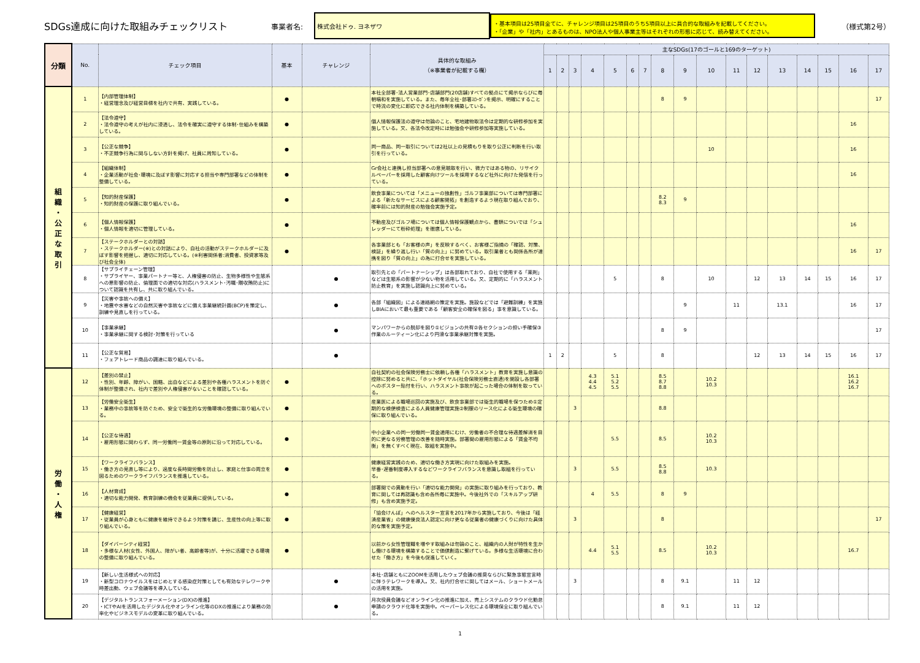SDGs達成に向けた取組みチェックリスト
事業者名:
株式会社ドゥ. ヨネザワ
・基本項目は25項目全てに、チャレンジ項目は25項目のうち5項目以上に具合的な取組みを記載してください。
・「企業」や「社内」とあるものは、NPO法人や個人事業主等はそれぞれの形態に応じて、読み替えてください。
（様式第2号）
| 分類 | No. | チェック項目 | 基本 | チャレンジ | 具体的な取組み （※事業者が記載する欄） | 主なSDGs(17のゴールと169のターゲット) | | | | | | | | | | | | | | | | |
| --- | --- | --- | --- | --- | --- | --- | --- | --- | --- | --- | --- | --- | --- | --- | --- | --- | --- | --- | --- | --- | --- | --- |
| | | | | | | 1 | 2 | 3 | 4 | 5 | 6 | 7 | 8 | 9 | 10 | 11 | 12 | 13 | 14 | 15 | 16 | 17 |
| 組 織 ・ 公 正 な 取 引 | 1 | 【内部管理体制】 ・経営理念及び経営目標を社内で共有、実践している。 | ● | | 本社全部署･法人営業部門･店舗部門(20店舗)すべての拠点にて掲示ならびに毎朝唱和を実施している。また、毎年全社･部署ｽﾛｰｶﾞﾝを掲示、明確にすることで時流の変化に即応できる社内体制を構築している。 | | | | | | | | 8 | 9 | | | | | | | | 17 |
| | 2 | 【法令遵守】 ・法令遵守の考えが社内に浸透し、法令を確実に遵守する体制･仕組みを構築している。 | ● | | 個人情報保護法の遵守は勿論のこと、宅地建物取法令は定期的な研修参加を実施している。又、各法令改定時には勉強会や研修参加等実施している。 | | | | | | | | | | | | | | | | 16 | |
| | 3 | 【公正な競争】 ・不正競争行為に関与しない方針を掲げ、社員に周知している。 | ● | | 同一商品、同一取引については2社以上の見積もりを取り公正に判断を行い取引を行っている。 | | | | | | | | | | 10 | | | | | | 16 | |
| | 4 | 【組織体制】 ・企業活動が社会･環境に及ぼす影響に対応する担当や専門部署などの体制を整備している。 | ● | | Gr会社と連携し担当部署への意見聴取を行い、微力ではある物の、リサイクルペーパーを採用した顧客向けツールを採用するなど社外に向けた発信を行っている。 | | | | | | | | | | | | | | | | 16 | |
| | 5 | 【知的財産保護】 ・知的財産の保護に取り組んでいる。 | ● | | 飲食事業については「メニューの独創性」ゴルフ事業部については専門部署による「新たなサービスによる顧客開拓」を創造するよう現在取り組んでおり、確率前には知的財産の勉強会実施予定。 | | | | | | | | 8.2 8.3 | 9 | | | | | | | | |
| | 6 | 【個人情報保護】 ・個人情報を適切に管理している。 | ● | | 不動産及びゴルフ場については個人情報保護観点から、書類についでは「シュレッダーにて粉砕処理」を徹底している。 | | | | | | | | | | | | | | | | 16 | |
| | 7 | 【ステークホルダーとの対話】 ・ステークホルダー(※)との対話により、自社の活動がステークホルダーに及ぼす影響を把握し、適切に対応している。(※利害関係者:消費者、投資家等及び社会全体) | ● | | 各事業部とも「お客様の声」を反映するべく、お客様ご指摘の「確認、対策、検証」を繰り返し行い「質の向上」に努めている。取引業者とも関係各所が連携を図り「質の向上」の為に打合せを実施している。 | | | | | | | | | | | | | | | | 16 | 17 |
| | 8 | 【サプライチェーン管理】 ・サプライヤー、事業パートナー等と、人権侵害の防止、生物多様性や生態系への悪影響の防止、倫理面での適切な対応(ハラスメント･汚職･贈収賄防止)について認識を共有し、共に取り組んでいる。 | | ● | 取引先との「パートナーシップ」は各部取れており、自社で使用する「薬剤」などは生態系の影響が少ない物を活用している。又、定期的に「ハラスメント防止教育」を実施し認識向上に努めている。 | | | | | 5 | | | 8 | | 10 | | 12 | 13 | 14 | 15 | 16 | 17 |
| | 9 | 【災害や事故への備え】 ・地震や水害などの自然災害や事故などに備え事業継続計画(BCP)を策定し、訓練や見直しを行っている。 | | ● | 各部「組織図」による連絡網の策定を実施。施設などでは「避難訓練」を実施しBIAにおいて最も重要である「顧客安全の確保を図る」事を意識している。 | | | | | | | | | 9 | | 11 | | 13.1 | | | 16 | 17 |
| | 10 | 【事業承継】 ・事業承継に関する検討･対策を行っている | | ● | マンパワーからの脱却を図り①ビジョンの共有②各セクションの担い手確保③作業のルーティーン化により円滑な事業承継対策を実施。 | | | | | | | | 8 | 9 | | | | | | | | 17 |
| | 11 | 【公正な貿易】 ・フェアトレード商品の調達に取り組んでいる。 | | ● | | 1 | 2 | | | 5 | | | 8 | | | | 12 | 13 | 14 | 15 | 16 | 17 |
| 労 働 ・ 人 権 | 12 | 【差別の禁止】 ・性別、年齢、障がい、国籍、出自などによる差別や各種ハラスメントを防ぐ体制が整備され、社内で差別や人権侵害がないことを確認している。 | ● | | 自社契約の社会保険労務士に依頼し各種「ハラスメント」教育を実施し意識の控除に努めると共に、「ホットダイヤル(社会保険労務士直通)を開設し各部署へのポスター貼付を行い、ハラスメント事故が起こった場合の体制を取っている。 | | | | 4.3 4.4 4.5 | 5.1 5.2 5.5 | | | 8.5 8.7 8.8 | | 10.2 10.3 | | | | | | 16.1 16.2 16.7 | |
| | 13 | 【労働安全衛生】 ・業務中の事故等を防ぐため、安全で衛生的な労働環境の整備に取り組んでいる。 | ● | | 産業医による職場巡回の実施及び、飲食事業部では衛生的職場を保つため①定期的な検便検査による人員健康管理実施②制服のリース化による衛生環境の確保に取り組んでいる。 | | | 3 | | | | | 8.8 | | | | | | | | | |
| | 14 | 【公正な待遇】 ・雇用形態に関わらず、同一労働同一賃金等の原則に沿って対応している。 | ● | | 中小企業への同一労働同一賃金適用にむけ、労働者の不合理な待遇差解消を目的に更なる労務管理の改善を随時実施。部署間の雇用形態による「賃金不均衡」を無くすべく現在、取組を実施中。 | | | | | 5.5 | | | 8.5 | | 10.2 10.3 | | | | | | | |
| | 15 | 【ワークライフバランス】 ・働き方の見直し等により、過度な長時間労働を防止し、家庭と仕事の両立を図るためのワークライフバランスを推進している。 | ● | | 健康経営実践のため、適切な働き方実現に向けた取組みを実施。 早番･遅番制度導入するなどワークライフバランスを意識し取組を行っている。 | | | 3 | | 5.5 | | | 8.5 8.8 | | 10.3 | | | | | | | |
| | 16 | 【人材育成】 ・適切な能力開発、教育訓練の機会を従業員に提供している。 | ● | | 部署間での異動を行い「適切な能力開発」の実施に取り組みを行っており、教育に関しては再認識も含め各所毎に実施中。今後社外での「スキルアップ研修」も含め実施予定。 | | | | 4 | 5.5 | | | 8 | 9 | | | | | | | | |
| | 17 | 【健康経営】 ・従業員が心身ともに健康を維持できるよう対策を講じ、生産性の向上等に取り組んでいる。 | ● | | 「協会けんぽ」へのヘルスター宣言を2017年から実施しており、今後は「経済産業省」の健康優良法人認定に向け更なる従業者の健康づくりに向けた具体的な策を実施予定。 | | | 3 | | | | | 8 | | | | | | | | | 17 |
| | 18 | 【ダイバーシティ経営】 ・多様な人材(女性、外国人、障がい者、高齢者等)が、十分に活躍できる環境の整備に取り組んでいる。 | ● | | 以前から女性管理職を増やす取組みは勿論のこと、組織内の人財が特性を生かし働ける環境を構築することで価値創造に繋げている。多様な生活環境に合わせた「働き方」を今後も促進していく。 | | | | 4.4 | 5.1 5.5 | | | 8.5 | | 10.2 10.3 | | | | | | 16.7 | |
| | 19 | 【新しい生活様式への対応】 ・新型コロナウイルスをはじめとする感染症対策としても有効なテレワークや時差出勤、ウェブ会議等を導入している。 | | ● | 本社･店舗ともにZOOMを活用したウェブ会議の推奨ならびに緊急事態宣言時に伴うテレワークを導入。又、社内打合せに関してはメール、ショートメールの活用を実施。 | | | 3 | | | | | 8 | 9.1 | | 11 | 12 | | | | | |
| | 20 | 【デジタルトランスフォーメーション(DX)の推進】 ・ICTやAIを活用したデジタル化やオンライン化等のDXの推進により業務の効率化やビジネスモデルの変革に取り組んでいる。 | | ● | 月次役員会議などオンライン化の推進に加え、売上システムのクラウド化勤怠申請のクラウド化等を実施中。ペーパーレス化による環境保全に取り組んでいる。 | | | | | | | | 8 | 9.1 | | 11 | 12 | | | | | |
1